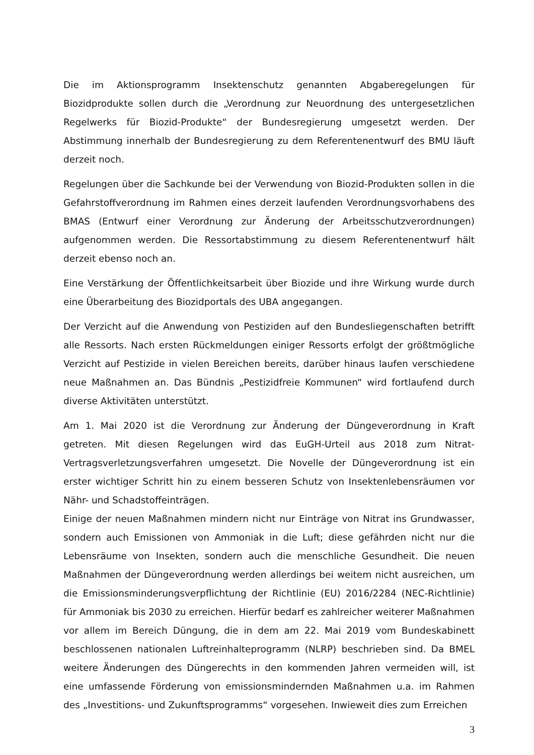Die im Aktionsprogramm Insektenschutz genannten Abgaberegelungen für Biozidprodukte sollen durch die „Verordnung zur Neuordnung des untergesetzlichen Regelwerks für Biozid-Produkte“ der Bundesregierung umgesetzt werden. Der Abstimmung innerhalb der Bundesregierung zu dem Referentenentwurf des BMU läuft derzeit noch.
Regelungen über die Sachkunde bei der Verwendung von Biozid-Produkten sollen in die Gefahrstoffverordnung im Rahmen eines derzeit laufenden Verordnungsvorhabens des BMAS (Entwurf einer Verordnung zur Änderung der Arbeitsschutzverordnungen) aufgenommen werden. Die Ressortabstimmung zu diesem Referentenentwurf hält derzeit ebenso noch an.
Eine Verstärkung der Öffentlichkeitsarbeit über Biozide und ihre Wirkung wurde durch eine Überarbeitung des Biozidportals des UBA angegangen.
Der Verzicht auf die Anwendung von Pestiziden auf den Bundesliegenschaften betrifft alle Ressorts. Nach ersten Rückmeldungen einiger Ressorts erfolgt der größtmögliche Verzicht auf Pestizide in vielen Bereichen bereits, darüber hinaus laufen verschiedene neue Maßnahmen an. Das Bündnis „Pestizidfreie Kommunen“ wird fortlaufend durch diverse Aktivitäten unterstützt.
Am 1. Mai 2020 ist die Verordnung zur Änderung der Düngeverordnung in Kraft getreten. Mit diesen Regelungen wird das EuGH-Urteil aus 2018 zum Nitrat-Vertragsverletzungsverfahren umgesetzt. Die Novelle der Düngeverordnung ist ein erster wichtiger Schritt hin zu einem besseren Schutz von Insektenlebensräumen vor Nähr- und Schadstoffeinträgen.
Einige der neuen Maßnahmen mindern nicht nur Einträge von Nitrat ins Grundwasser, sondern auch Emissionen von Ammoniak in die Luft; diese gefährden nicht nur die Lebensräume von Insekten, sondern auch die menschliche Gesundheit. Die neuen Maßnahmen der Düngeverordnung werden allerdings bei weitem nicht ausreichen, um die Emissionsminderungsverpflichtung der Richtlinie (EU) 2016/2284 (NEC-Richtlinie) für Ammoniak bis 2030 zu erreichen. Hierfür bedarf es zahlreicher weiterer Maßnahmen vor allem im Bereich Düngung, die in dem am 22. Mai 2019 vom Bundeskabinett beschlossenen nationalen Luftreinhalteprogramm (NLRP) beschrieben sind. Da BMEL weitere Änderungen des Düngerechts in den kommenden Jahren vermeiden will, ist eine umfassende Förderung von emissionsmindernden Maßnahmen u.a. im Rahmen des „Investitions- und Zukunftsprogramms“ vorgesehen. Inwieweit dies zum Erreichen
3